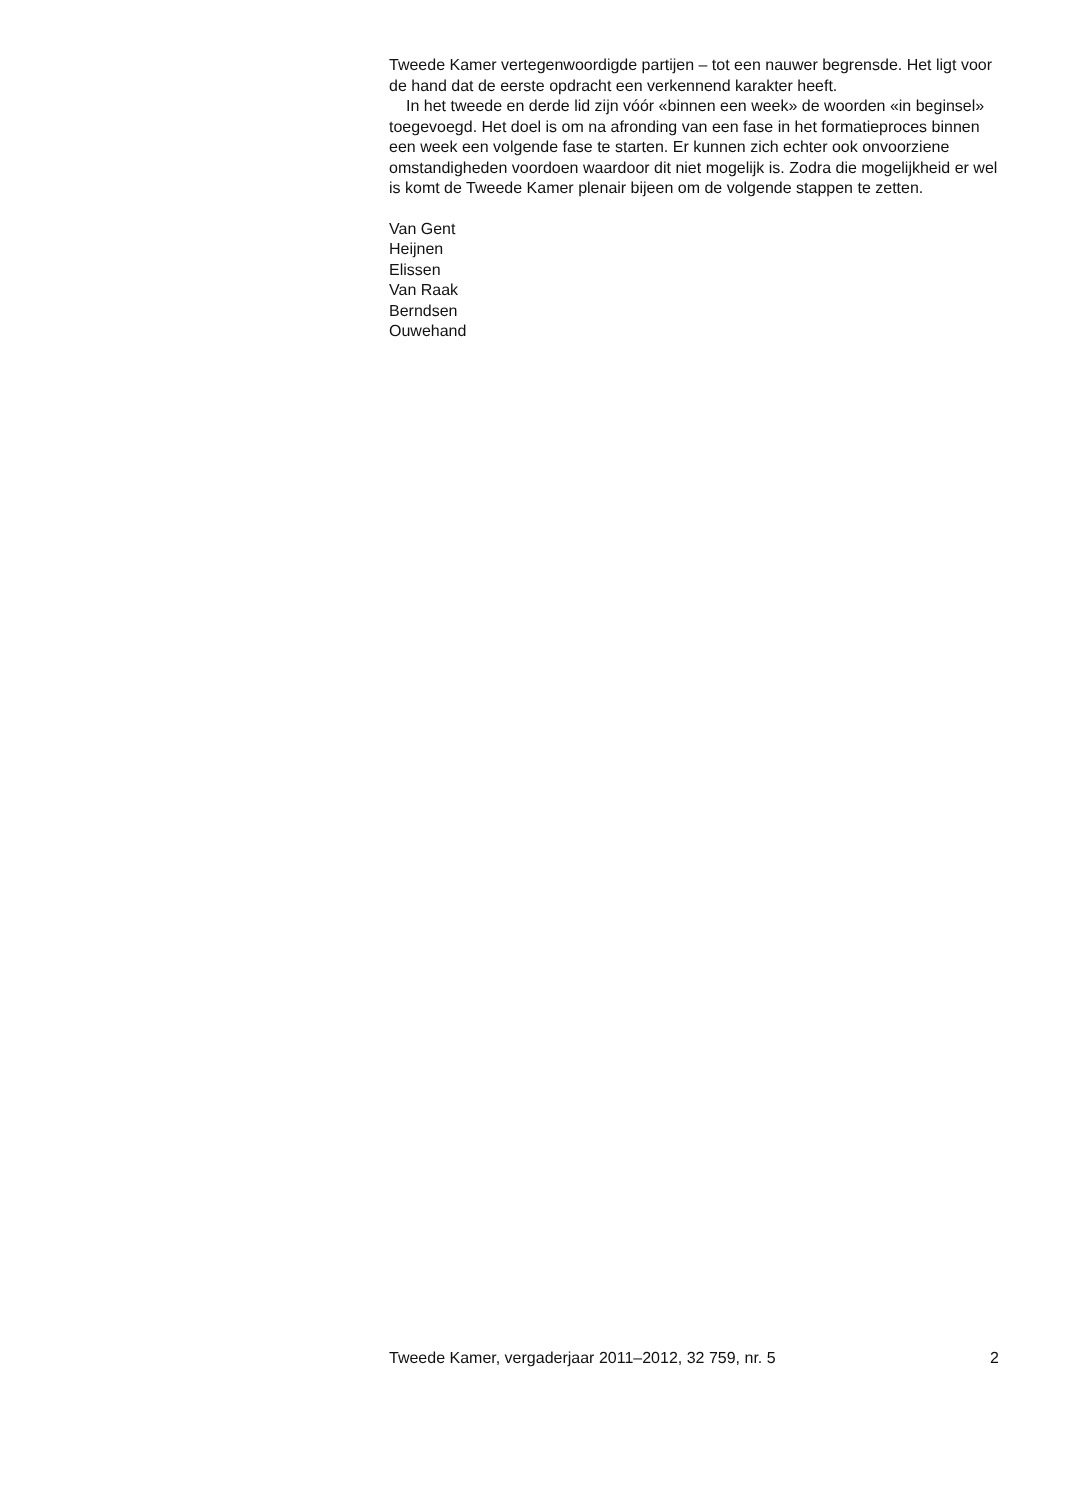Tweede Kamer vertegenwoordigde partijen – tot een nauwer begrensde. Het ligt voor de hand dat de eerste opdracht een verkennend karakter heeft.
In het tweede en derde lid zijn vóór «binnen een week» de woorden «in beginsel» toegevoegd. Het doel is om na afronding van een fase in het formatieproces binnen een week een volgende fase te starten. Er kunnen zich echter ook onvoorziene omstandigheden voordoen waardoor dit niet mogelijk is. Zodra die mogelijkheid er wel is komt de Tweede Kamer plenair bijeen om de volgende stappen te zetten.
Van Gent
Heijnen
Elissen
Van Raak
Berndsen
Ouwehand
Tweede Kamer, vergaderjaar 2011–2012, 32 759, nr. 5 2